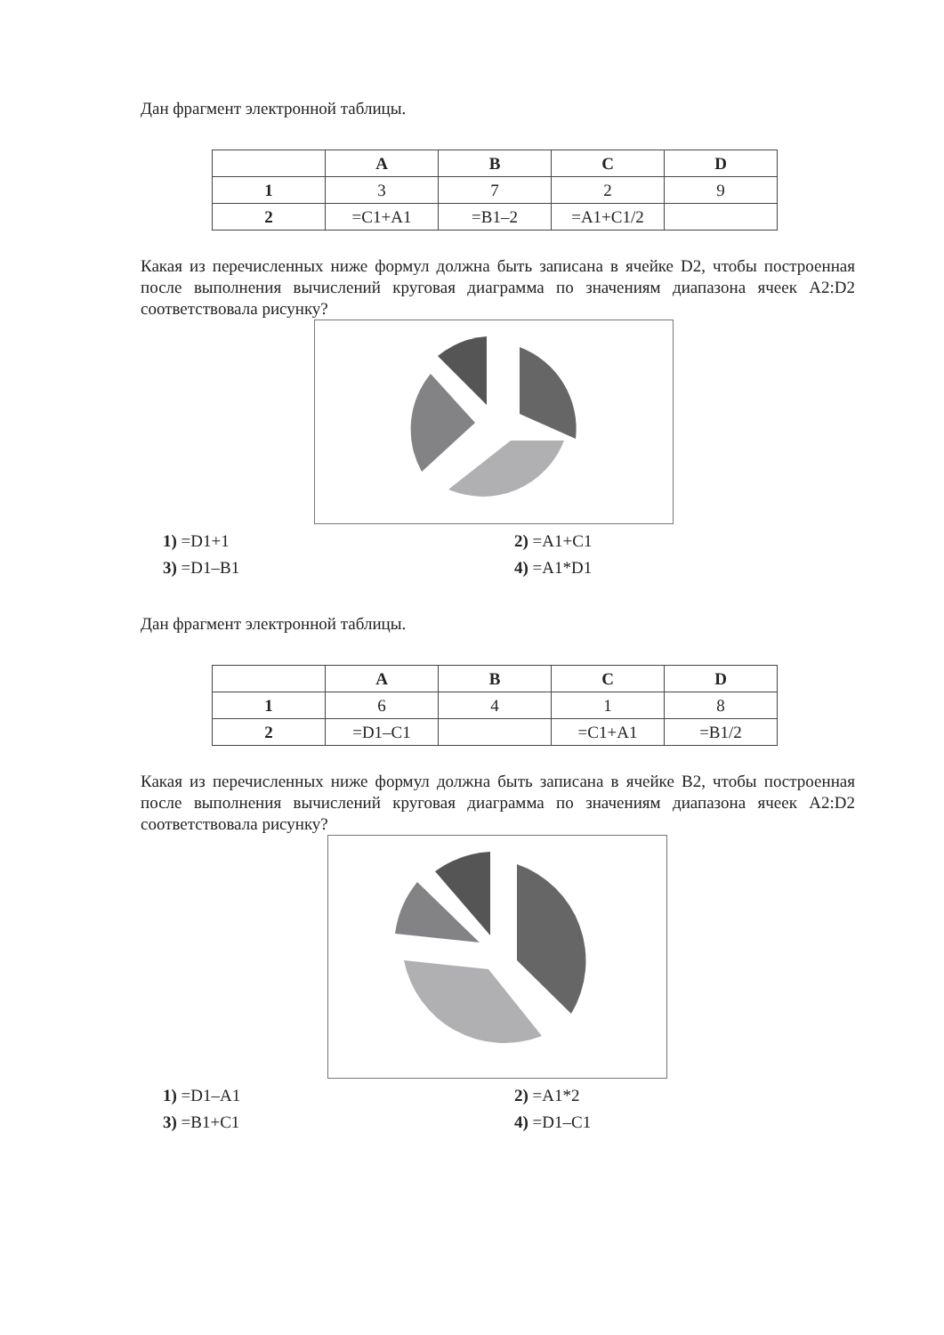Дан фрагмент электронной таблицы.
| | A | B | C | D |
| --- | --- | --- | --- | --- |
| 1 | 3 | 7 | 2 | 9 |
| 2 | =C1+A1 | =B1–2 | =A1+C1/2 | |
Какая из перечисленных ниже формул должна быть записана в ячейке D2, чтобы построенная после выполнения вычислений круговая диаграмма по значениям диапазона ячеек A2:D2 соответствовала рисунку?
1) =D1+1
2) =A1+C1
3) =D1–B1
4) =A1*D1
Дан фрагмент электронной таблицы.
| | A | B | C | D |
| --- | --- | --- | --- | --- |
| 1 | 6 | 4 | 1 | 8 |
| 2 | =D1–C1 | | =C1+A1 | =B1/2 |
Какая из перечисленных ниже формул должна быть записана в ячейке B2, чтобы построенная после выполнения вычислений круговая диаграмма по значениям диапазона ячеек A2:D2 соответствовала рисунку?
1) =D1–A1
2) =A1*2
3) =B1+C1
4) =D1–C1